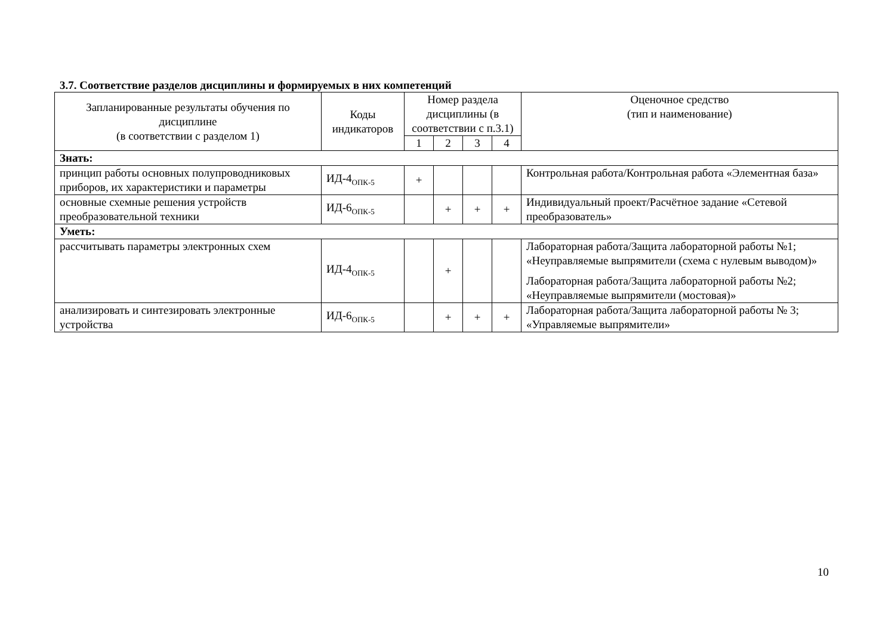3.7. Соответствие разделов дисциплины и формируемых в них компетенций
| Запланированные результаты обучения по дисциплине (в соответствии с разделом 1) | Коды индикаторов | Номер раздела дисциплины (в соответствии с п.3.1) | | | | Оценочное средство (тип и наименование) |
| --- | --- | --- | --- | --- | --- | --- |
| | | 1 | 2 | 3 | 4 | |
| Знать: | | | | | | |
| принцип работы основных полупроводниковых приборов, их характеристики и параметры | ИД-4<sub>ОПК-5</sub> | + | | | | Контрольная работа/Контрольная работа «Элементная база» |
| основные схемные решения устройств преобразовательной техники | ИД-6<sub>ОПК-5</sub> | | + | + | + | Индивидуальный проект/Расчётное задание «Сетевой преобразователь» |
| Уметь: | | | | | | |
| рассчитывать параметры электронных схем | ИД-4<sub>ОПК-5</sub> | | + | | | Лабораторная работа/Защита лабораторной работы №1; «Неуправляемые выпрямители (схема с нулевым выводом)» Лабораторная работа/Защита лабораторной работы №2; «Неуправляемые выпрямители (мостовая)» |
| анализировать и синтезировать электронные устройства | ИД-6<sub>ОПК-5</sub> | | + | + | + | Лабораторная работа/Защита лабораторной работы № 3; «Управляемые выпрямители» |
10